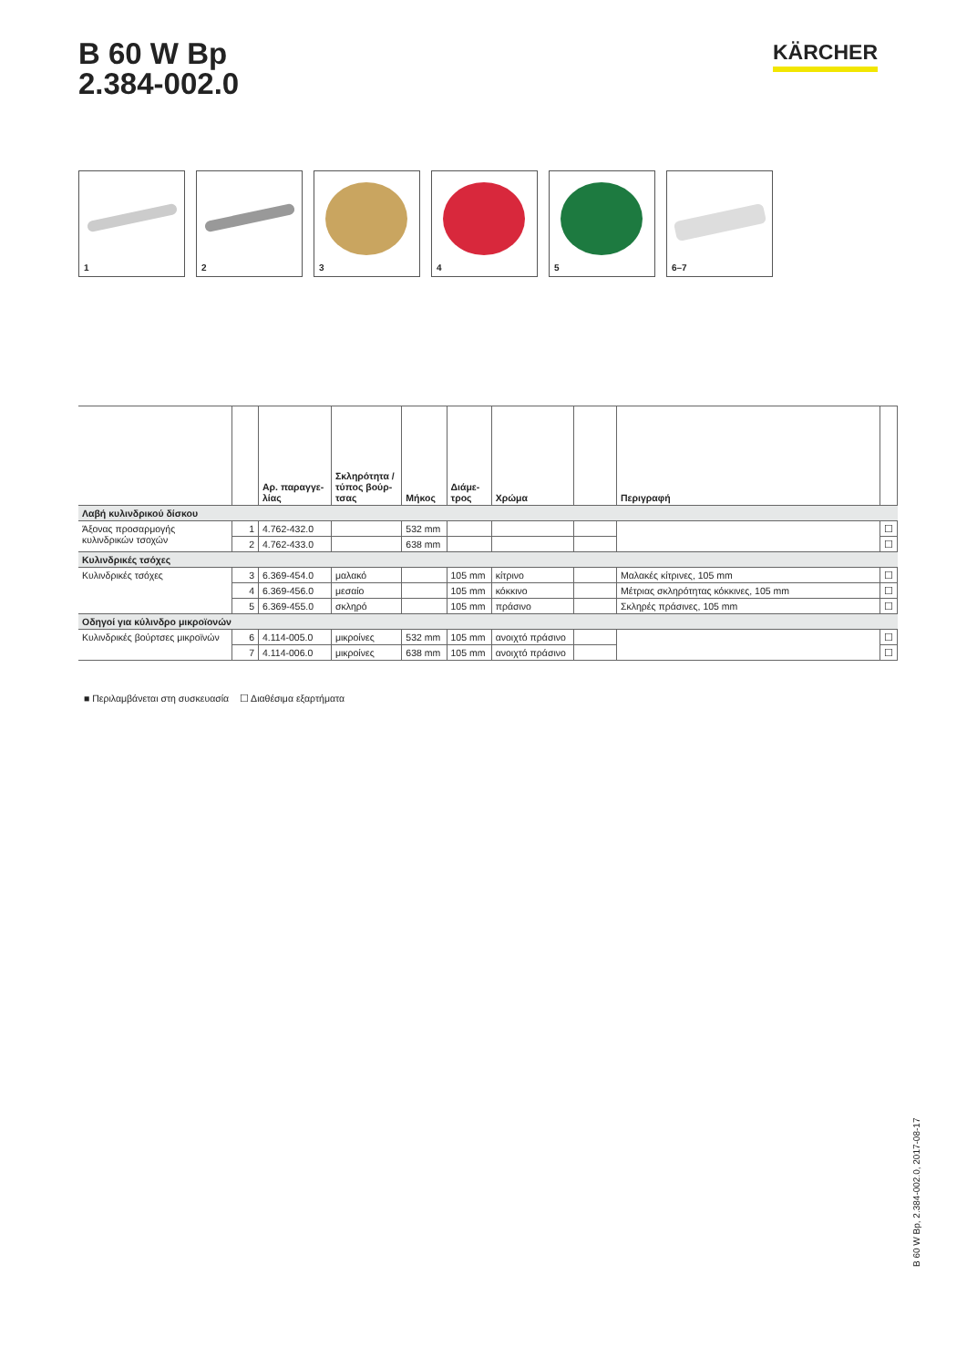B 60 W Bp
2.384-002.0
KÄRCHER
1
2
3
4
5
6–7
| | | Αρ. παραγγε- λίας | Σκληρότητα / τύπος βούρ- τσας | Μήκος | Διάμε- τρος | Χρώμα | | Περιγραφή | |
| --- | --- | --- | --- | --- | --- | --- | --- | --- | --- |
| Λαβή κυλινδρικού δίσκου | | | | | | | | | |
| Άξονας προσαρμογής κυλινδρικών τσοχών | 1 | 4.762-432.0 | | 532 mm | | | | | ☐ |
| | 2 | 4.762-433.0 | | 638 mm | | | | | ☐ |
| Κυλινδρικές τσόχες | | | | | | | | | |
| Κυλινδρικές τσόχες | 3 | 6.369-454.0 | μαλακό | | 105 mm | κίτρινο | | Μαλακές κίτρινες, 105 mm | ☐ |
| | 4 | 6.369-456.0 | μεσαίο | | 105 mm | κόκκινο | | Μέτριας σκληρότητας κόκκινες, 105 mm | ☐ |
| | 5 | 6.369-455.0 | σκληρό | | 105 mm | πράσινο | | Σκληρές πράσινες, 105 mm | ☐ |
| Οδηγοί για κύλινδρο μικροϊονών | | | | | | | | | |
| Κυλινδρικές βούρτσες μικροϊνών | 6 | 4.114-005.0 | μικροίνες | 532 mm | 105 mm | ανοιχτό πράσινο | | | ☐ |
| | 7 | 4.114-006.0 | μικροίνες | 638 mm | 105 mm | ανοιχτό πράσινο | | | ☐ |
■ Περιλαμβάνεται στη συσκευασία ☐ Διαθέσιμα εξαρτήματα
B 60 W Bp, 2.384-002.0, 2017-08-17